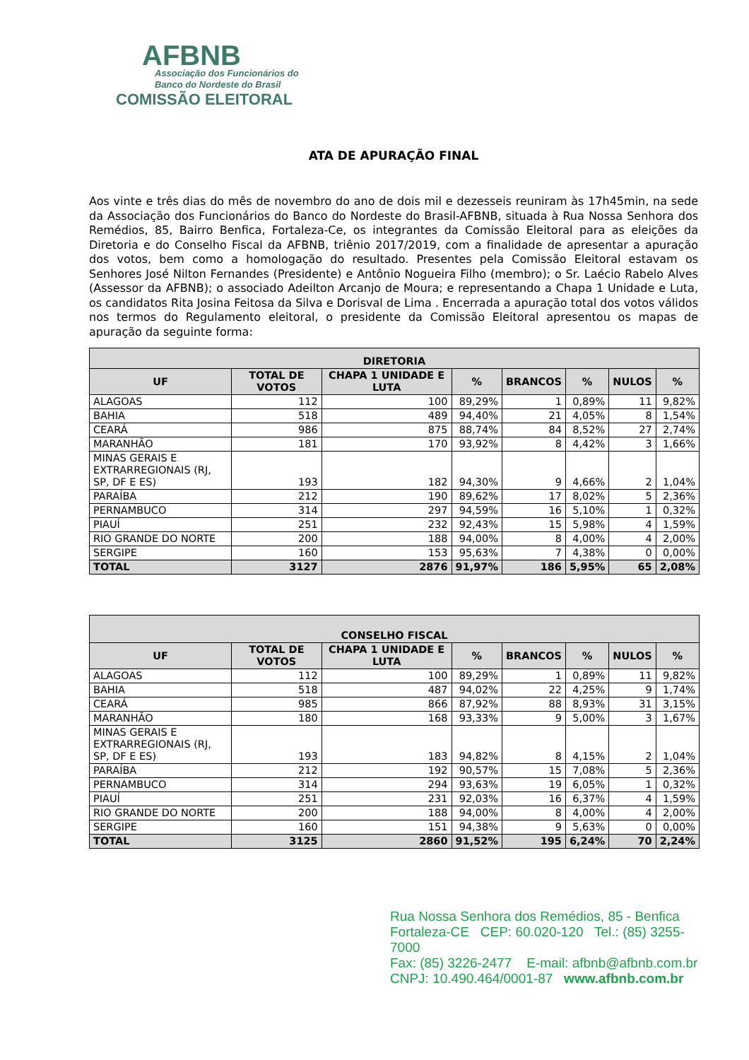AFBNB
Associação dos Funcionários do
Banco do Nordeste do Brasil
COMISSÃO ELEITORAL
ATA DE APURAÇÃO FINAL
Aos vinte e três dias do mês de novembro do ano de dois mil e dezesseis reuniram às 17h45min, na sede da Associação dos Funcionários do Banco do Nordeste do Brasil-AFBNB, situada à Rua Nossa Senhora dos Remédios, 85, Bairro Benfica, Fortaleza-Ce, os integrantes da Comissão Eleitoral para as eleições da Diretoria e do Conselho Fiscal da AFBNB, triênio 2017/2019, com a finalidade de apresentar a apuração dos votos, bem como a homologação do resultado. Presentes pela Comissão Eleitoral estavam os Senhores José Nilton Fernandes (Presidente) e Antônio Nogueira Filho (membro); o Sr. Laécio Rabelo Alves (Assessor da AFBNB); o associado Adeilton Arcanjo de Moura; e representando a Chapa 1 Unidade e Luta, os candidatos Rita Josina Feitosa da Silva e Dorisval de Lima . Encerrada a apuração total dos votos válidos nos termos do Regulamento eleitoral, o presidente da Comissão Eleitoral apresentou os mapas de apuração da seguinte forma:
| DIRETORIA | | | | | | | |
| --- | --- | --- | --- | --- | --- | --- | --- |
| UF | TOTAL DE VOTOS | CHAPA 1 UNIDADE E LUTA | % | BRANCOS | % | NULOS | % |
| ALAGOAS | 112 | 100 | 89,29% | 1 | 0,89% | 11 | 9,82% |
| BAHIA | 518 | 489 | 94,40% | 21 | 4,05% | 8 | 1,54% |
| CEARÁ | 986 | 875 | 88,74% | 84 | 8,52% | 27 | 2,74% |
| MARANHÃO | 181 | 170 | 93,92% | 8 | 4,42% | 3 | 1,66% |
| MINAS GERAIS E EXTRARREGIONAIS (RJ, SP, DF E ES) | 193 | 182 | 94,30% | 9 | 4,66% | 2 | 1,04% |
| PARAÍBA | 212 | 190 | 89,62% | 17 | 8,02% | 5 | 2,36% |
| PERNAMBUCO | 314 | 297 | 94,59% | 16 | 5,10% | 1 | 0,32% |
| PIAUÍ | 251 | 232 | 92,43% | 15 | 5,98% | 4 | 1,59% |
| RIO GRANDE DO NORTE | 200 | 188 | 94,00% | 8 | 4,00% | 4 | 2,00% |
| SERGIPE | 160 | 153 | 95,63% | 7 | 4,38% | 0 | 0,00% |
| TOTAL | 3127 | 2876 | 91,97% | 186 | 5,95% | 65 | 2,08% |
| CONSELHO FISCAL | | | | | | | |
| --- | --- | --- | --- | --- | --- | --- | --- |
| UF | TOTAL DE VOTOS | CHAPA 1 UNIDADE E LUTA | % | BRANCOS | % | NULOS | % |
| ALAGOAS | 112 | 100 | 89,29% | 1 | 0,89% | 11 | 9,82% |
| BAHIA | 518 | 487 | 94,02% | 22 | 4,25% | 9 | 1,74% |
| CEARÁ | 985 | 866 | 87,92% | 88 | 8,93% | 31 | 3,15% |
| MARANHÃO | 180 | 168 | 93,33% | 9 | 5,00% | 3 | 1,67% |
| MINAS GERAIS E EXTRARREGIONAIS (RJ, SP, DF E ES) | 193 | 183 | 94,82% | 8 | 4,15% | 2 | 1,04% |
| PARAÍBA | 212 | 192 | 90,57% | 15 | 7,08% | 5 | 2,36% |
| PERNAMBUCO | 314 | 294 | 93,63% | 19 | 6,05% | 1 | 0,32% |
| PIAUÍ | 251 | 231 | 92,03% | 16 | 6,37% | 4 | 1,59% |
| RIO GRANDE DO NORTE | 200 | 188 | 94,00% | 8 | 4,00% | 4 | 2,00% |
| SERGIPE | 160 | 151 | 94,38% | 9 | 5,63% | 0 | 0,00% |
| TOTAL | 3125 | 2860 | 91,52% | 195 | 6,24% | 70 | 2,24% |
Rua Nossa Senhora dos Remédios, 85 - Benfica
Fortaleza-CE CEP: 60.020-120 Tel.: (85) 3255-7000
Fax: (85) 3226-2477 E-mail: afbnb@afbnb.com.br
CNPJ: 10.490.464/0001-87 www.afbnb.com.br